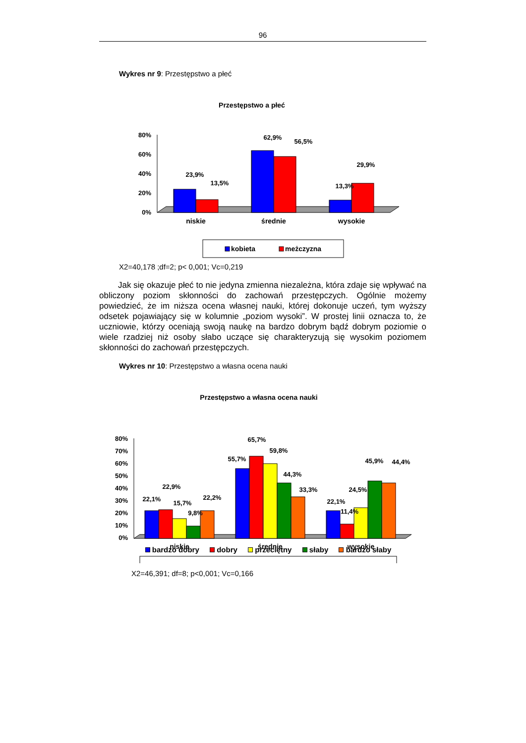96
Wykres nr 9: Przestępstwo a płeć
Przestępstwo a płeć
80%
60%
40%
20%
0%
23,9%
13,5%
62,9%
56,5%
13,3%
29,9%
niskie
średnie
wysokie
kobieta
meżczyzna
X2=40,178 ;df=2; p< 0,001; Vc=0,219
Jak się okazuje płeć to nie jedyna zmienna niezależna, która zdaje się wpływać na obliczony poziom skłonności do zachowań przestępczych. Ogólnie możemy powiedzieć, że im niższa ocena własnej nauki, której dokonuje uczeń, tym wyższy odsetek pojawiający się w kolumnie „poziom wysoki”. W prostej linii oznacza to, że uczniowie, którzy oceniają swoją naukę na bardzo dobrym bądź dobrym poziomie o wiele rzadziej niż osoby słabo uczące się charakteryzują się wysokim poziomem skłonności do zachowań przestępczych.
Wykres nr 10: Przestępstwo a własna ocena nauki
Przestępstwo a własna ocena nauki
80%
70%
60%
50%
40%
30%
20%
10%
0%
22,1%
22,9%
15,7%
9,8%
22,2%
55,7%
65,7%
59,8%
44,3%
33,3%
22,1%
11,4%
24,5%
45,9%
44,4%
niskie
średnie
wysokie
bardzo dobry dobry przeciętny słaby bardzo słaby
X2=46,391; df=8; p<0,001; Vc=0,166